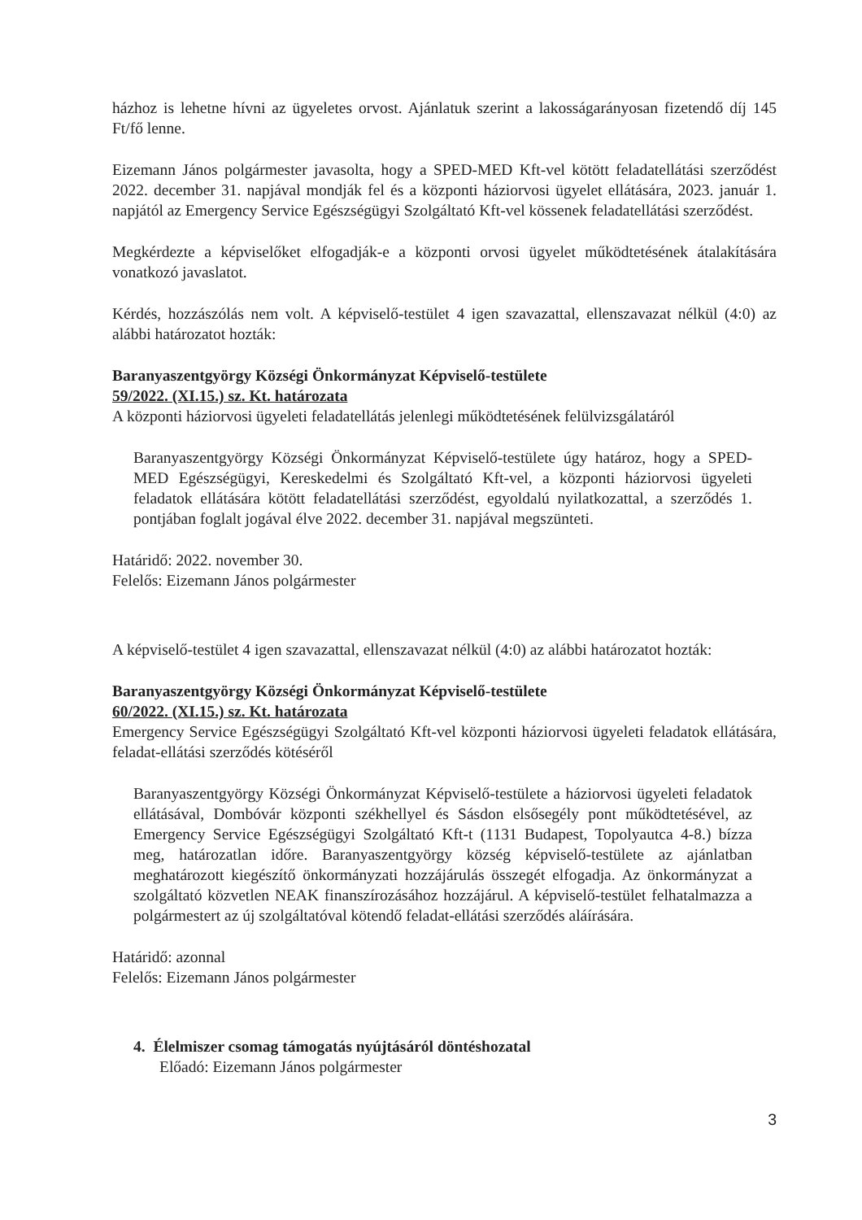házhoz is lehetne hívni az ügyeletes orvost. Ajánlatuk szerint a lakosságarányosan fizetendő díj 145 Ft/fő lenne.
Eizemann János polgármester javasolta, hogy a SPED-MED Kft-vel kötött feladatellátási szerződést 2022. december 31. napjával mondják fel és a központi háziorvosi ügyelet ellátására, 2023. január 1. napjától az Emergency Service Egészségügyi Szolgáltató Kft-vel kössenek feladatellátási szerződést.
Megkérdezte a képviselőket elfogadják-e a központi orvosi ügyelet működtetésének átalakítására vonatkozó javaslatot.
Kérdés, hozzászólás nem volt. A képviselő-testület 4 igen szavazattal, ellenszavazat nélkül (4:0) az alábbi határozatot hozták:
Baranyaszentgyörgy Községi Önkormányzat Képviselő-testülete
59/2022. (XI.15.) sz. Kt. határozata
A központi háziorvosi ügyeleti feladatellátás jelenlegi működtetésének felülvizsgálatáról
Baranyaszentgyörgy Községi Önkormányzat Képviselő-testülete úgy határoz, hogy a SPED-MED Egészségügyi, Kereskedelmi és Szolgáltató Kft-vel, a központi háziorvosi ügyeleti feladatok ellátására kötött feladatellátási szerződést, egyoldalú nyilatkozattal, a szerződés 1. pontjában foglalt jogával élve 2022. december 31. napjával megszünteti.
Határidő: 2022. november 30.
Felelős: Eizemann János polgármester
A képviselő-testület 4 igen szavazattal, ellenszavazat nélkül (4:0) az alábbi határozatot hozták:
Baranyaszentgyörgy Községi Önkormányzat Képviselő-testülete
60/2022. (XI.15.) sz. Kt. határozata
Emergency Service Egészségügyi Szolgáltató Kft-vel központi háziorvosi ügyeleti feladatok ellátására, feladat-ellátási szerződés kötéséről
Baranyaszentgyörgy Községi Önkormányzat Képviselő-testülete a háziorvosi ügyeleti feladatok ellátásával, Dombóvár központi székhellyel és Sásdon elsősegély pont működtetésével, az Emergency Service Egészségügyi Szolgáltató Kft-t (1131 Budapest, Topolyautca 4-8.) bízza meg, határozatlan időre. Baranyaszentgyörgy község képviselő-testülete az ajánlatban meghatározott kiegészítő önkormányzati hozzájárulás összegét elfogadja. Az önkormányzat a szolgáltató közvetlen NEAK finanszírozásához hozzájárul. A képviselő-testület felhatalmazza a polgármestert az új szolgáltatóval kötendő feladat-ellátási szerződés aláírására.
Határidő: azonnal
Felelős: Eizemann János polgármester
4. Élelmiszer csomag támogatás nyújtásáról döntéshozatal
Előadó: Eizemann János polgármester
3